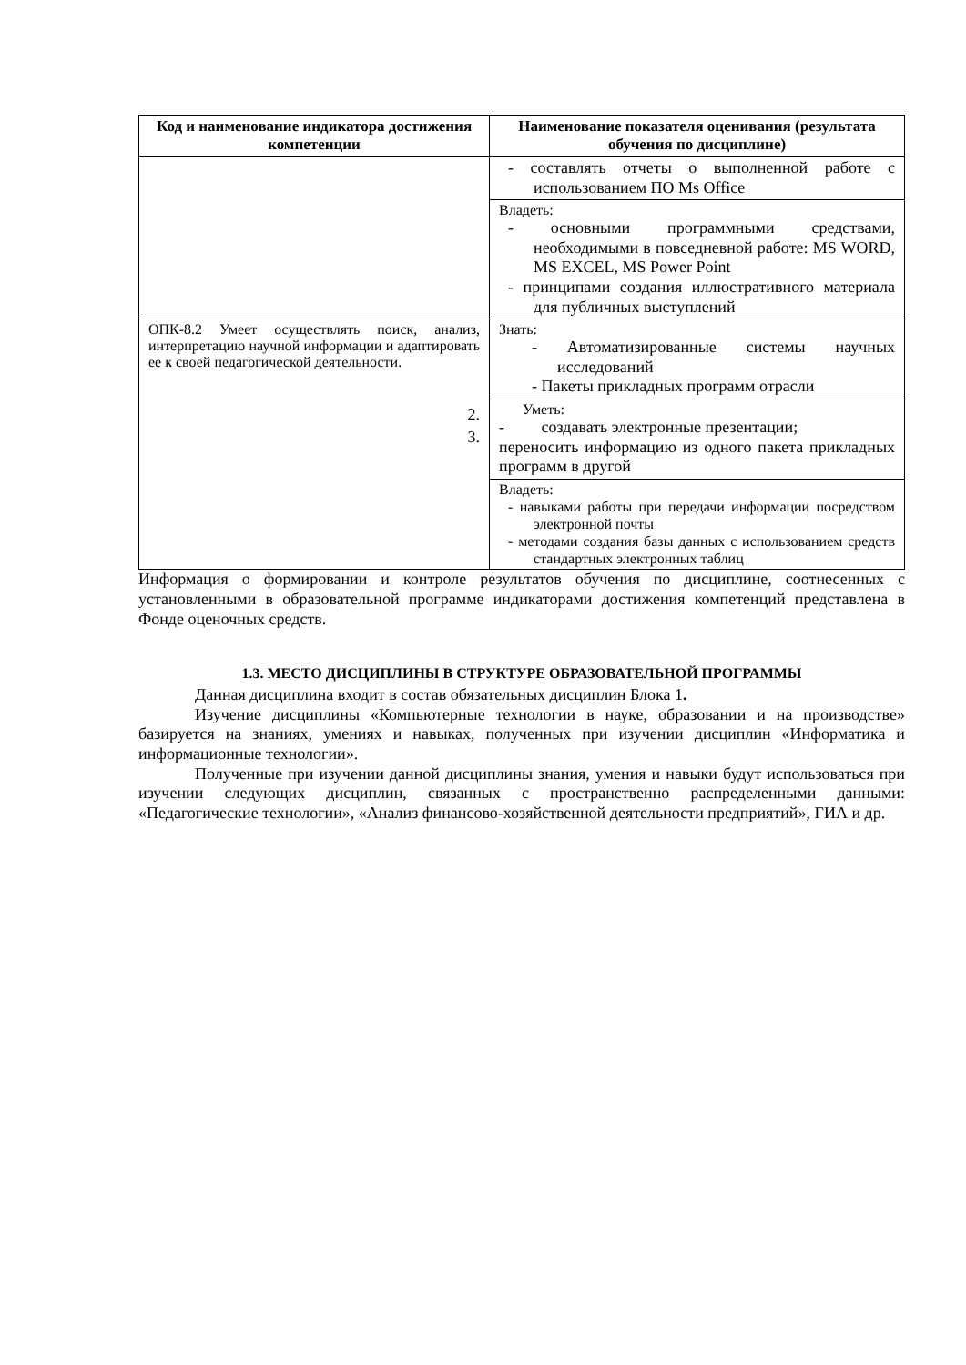| Код и наименование индикатора достижения компетенции | Наименование показателя оценивания (результата обучения по дисциплине) |
| --- | --- |
| | - составлять отчеты о выполненной работе с использованием ПО Ms Office |
| | Владеть: - основными программными средствами, необходимыми в повседневной работе: MS WORD, MS EXCEL, MS Power Point - принципами создания иллюстративного материала для публичных выступлений |
| ОПК-8.2 Умеет осуществлять поиск, анализ, интерпретацию научной информации и адаптировать ее к своей педагогической деятельности. 2. 3. | Знать: - Автоматизированные системы научных исследований - Пакеты прикладных программ отрасли |
| | Уметь: - создавать электронные презентации; переносить информацию из одного пакета прикладных программ в другой |
| | Владеть: - навыками работы при передачи информации посредством электронной почты - методами создания базы данных с использованием средств стандартных электронных таблиц |
Информация о формировании и контроле результатов обучения по дисциплине, соотнесенных с установленными в образовательной программе индикаторами достижения компетенций представлена в Фонде оценочных средств.
1.3. МЕСТО ДИСЦИПЛИНЫ В СТРУКТУРЕ ОБРАЗОВАТЕЛЬНОЙ ПРОГРАММЫ
Данная дисциплина входит в состав обязательных дисциплин Блока 1.
Изучение дисциплины «Компьютерные технологии в науке, образовании и на производстве» базируется на знаниях, умениях и навыках, полученных при изучении дисциплин «Информатика и информационные технологии».
Полученные при изучении данной дисциплины знания, умения и навыки будут использоваться при изучении следующих дисциплин, связанных с пространственно распределенными данными: «Педагогические технологии», «Анализ финансово-хозяйственной деятельности предприятий», ГИА и др.